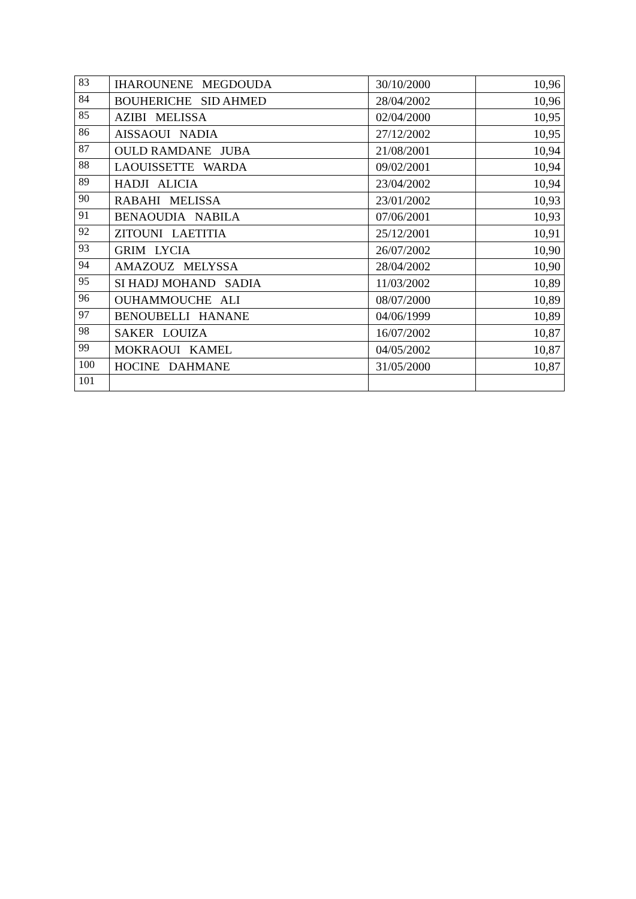| 83 | IHAROUNENE MEGDOUDA | 30/10/2000 | 10,96 |
| 84 | BOUHERICHE SID AHMED | 28/04/2002 | 10,96 |
| 85 | AZIBI MELISSA | 02/04/2000 | 10,95 |
| 86 | AISSAOUI NADIA | 27/12/2002 | 10,95 |
| 87 | OULD RAMDANE JUBA | 21/08/2001 | 10,94 |
| 88 | LAOUISSETTE WARDA | 09/02/2001 | 10,94 |
| 89 | HADJI ALICIA | 23/04/2002 | 10,94 |
| 90 | RABAHI MELISSA | 23/01/2002 | 10,93 |
| 91 | BENAOUDIA NABILA | 07/06/2001 | 10,93 |
| 92 | ZITOUNI LAETITIA | 25/12/2001 | 10,91 |
| 93 | GRIM LYCIA | 26/07/2002 | 10,90 |
| 94 | AMAZOUZ MELYSSA | 28/04/2002 | 10,90 |
| 95 | SI HADJ MOHAND SADIA | 11/03/2002 | 10,89 |
| 96 | OUHAMMOUCHE ALI | 08/07/2000 | 10,89 |
| 97 | BENOUBELLI HANANE | 04/06/1999 | 10,89 |
| 98 | SAKER LOUIZA | 16/07/2002 | 10,87 |
| 99 | MOKRAOUI KAMEL | 04/05/2002 | 10,87 |
| 100 | HOCINE DAHMANE | 31/05/2000 | 10,87 |
| 101 | | | |